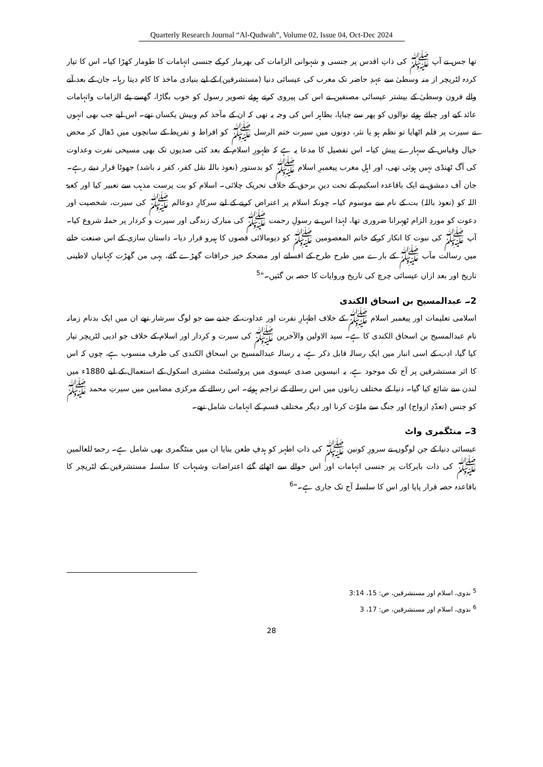Quarterly Research Journal “Al-Qudwah”, Volume 02, Issue 04, Oct-Dec 2024
تھا جس نے آپ ﷺ کی ذاتِ اقدس پر جنسی و شہوانی الزامات کی بھرمار کرکے جنسی اتہامات کا طومار کھڑا کیا۔ اس کا تیار کردہ لٹریچر از منہ وسطیٰ سے عہدِ حاضر تک مغرب کی عیسائی دنیا (مستشرقین) کے لیے بنیادی ماخذ کا کام دیتا رہا۔ جان کے بعد آنے والے قرون وسطیٰ کے بیشتر عیسائی مصنفین نے اس کی پیروی کرتے ہوئے تصویر رسول کو خوب بگاڑا، گھسے پٹے الزامات واتہامات عائد کیے اور چبائے ہوئے نوالوں کو پھر سے چبایا، بظاہر اس کی وجہ یہ تھی کہ ان کے مآخذ کم وبیش یکساں تھے۔ اس لیے جب بھی انہوں نے سیرت پر قلم اٹھایا تو نظم ہو یا نثر، دونوں میں سیرت ختم الرسل ﷺ کو افراط و تفریط کے سانچوں میں ڈھال کر محض خیال وقیاس کے سہارے پیش کیا۔ اس تفصیل کا مدعا یہ ہے کہ ظہورِ اسلام کے بعد کئی صدیوں تک بھی مسیحی نفرت وعداوت کی آگ ٹھنڈی نہیں ہوئی تھی، اور اہلِ مغرب پیغمبرِ اسلام ﷺ کو بدستور (نعوذ باللہ نقل کفر، کفر نہ باشد) جھوٹا قرار دیتے رہے۔
جان آف دمشق نے ایک باقاعدہ اسکیم کے تحت دینِ برحق کے خلاف تحریک چلائی۔ اسلام کو بت پرست مذہب سے تعبیر کیا اور کعبۃ اللہ کو (نعوذ باللہ) بت کے نام سے موسوم کیا۔ چونکہ اسلام پر اعتراض کرنے کے لیے سرکارِ دوعالم ﷺ کی سیرت، شخصیت اور دعوت کو موردِ الزام ٹھہرانا ضروری تھا، لہٰذا اس نے رسولِ رحمت ﷺ کی مبارک زندگی اور سیرت و کردار پر حملہ شروع کیا۔ آپ ﷺ کی نبوت کا انکار کرکے خاتم المعصومین ﷺ کو دیومالائی قصوں کا ہیرو قرار دیا۔ داستان سازی کے اس صنعت خانے میں رسالت مآب ﷺ کے بارے میں طرح طرح کے افسانے اور مضحکہ خیز خرافات گھڑے گئے، یہی من گھڑت کہانیاں لاطینی تاریخ اور بعد ازاں عیسائی چرچ کی تاریخ وروایات کا حصہ بن گئیں۔"<sup>5</sup>
2۔ عبدالمسیح بن اسحاق الکندی
اسلامی تعلیمات اور پیغمبر اسلام ﷺ کے خلاف اظہارِ نفرت اور عداوت کے جذبے سے جو لوگ سرشار تھے ان میں ایک بدنام زمانہ نام عبدالمسیح بن اسحاق الکندی کا ہے۔ سید الاولین والآخرین ﷺ کی سیرت و کردار اور اسلام کے خلاف جو ادبی لٹریچر تیار کیا گیا، ادب کے اسی انبار میں ایک رسالہ قابل ذکر ہے، یہ رسالہ عبدالمسیح بن اسحاق الکندی کی طرف منسوب ہے، چوں کہ اس کا اثر مستشرقین پر آج تک موجود ہے، یہ انیسویں صدی عیسوی میں پروٹسٹنٹ مشنری اسکول کے استعمال کے لیے 1880ء میں لندن سے شائع کیا گیا۔ دنیا کے مختلف زبانوں میں اس رسالے کے تراجم ہوئے۔ اس رسالے کے مرکزی مضامین میں سیرتِ محمد ﷺ کو جنس (تعدّدِ ازواج) اور جنگ سے ملوّث کرنا اور دیگر مختلف قسم کے اتہامات شامل تھے۔
3۔ منٹگمری واٹ
عیسائی دنیا کے جن لوگوں نے سرورِ کونین ﷺ کی ذاتِ اطہر کو ہدفِ طعن بنایا ان میں منٹگمری بھی شامل ہے۔ رحمۃ للعالمین ﷺ کی ذات بابرکات پر جنسی اتہامات اور اس حوالے سے اٹھائے گئے اعتراضات وشبہات کا سلسلہ مستشرقین کے لٹریچر کا باقاعدہ حصہ قرار پایا اور اس کا سلسلہ آج تک جاری ہے۔"<sup>6</sup>
<sup>5</sup> ندوی، اسلام اور مستشرقین، ص: 15، 3:14
<sup>6</sup> ندوی، اسلام اور مستشرقین، ص: 17، 3
28